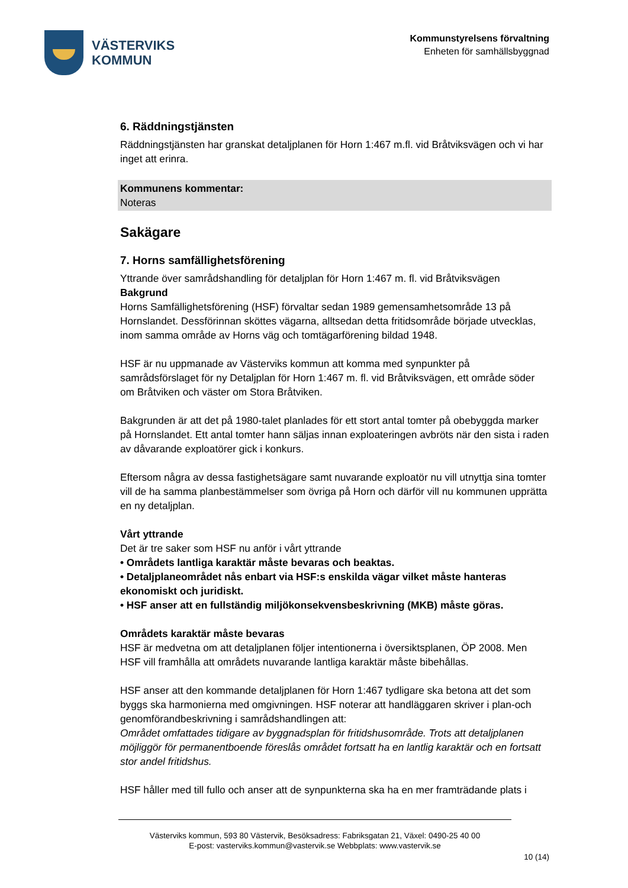VÄSTERVIKS
KOMMUN
Kommunstyrelsens förvaltning
Enheten för samhällsbyggnad
6. Räddningstjänsten
Räddningstjänsten har granskat detaljplanen för Horn 1:467 m.fl. vid Bråtviksvägen och vi har inget att erinra.
Kommunens kommentar:
Noteras
Sakägare
7. Horns samfällighetsförening
Yttrande över samrådshandling för detaljplan för Horn 1:467 m. fl. vid Bråtviksvägen
Bakgrund
Horns Samfällighetsförening (HSF) förvaltar sedan 1989 gemensamhetsområde 13 på Hornslandet. Dessförinnan sköttes vägarna, alltsedan detta fritidsområde började utvecklas, inom samma område av Horns väg och tomtägarförening bildad 1948.
HSF är nu uppmanade av Västerviks kommun att komma med synpunkter på samrådsförslaget för ny Detaljplan för Horn 1:467 m. fl. vid Bråtviksvägen, ett område söder om Bråtviken och väster om Stora Bråtviken.
Bakgrunden är att det på 1980-talet planlades för ett stort antal tomter på obebyggda marker på Hornslandet. Ett antal tomter hann säljas innan exploateringen avbröts när den sista i raden av dåvarande exploatörer gick i konkurs.
Eftersom några av dessa fastighetsägare samt nuvarande exploatör nu vill utnyttja sina tomter vill de ha samma planbestämmelser som övriga på Horn och därför vill nu kommunen upprätta en ny detaljplan.
Vårt yttrande
Det är tre saker som HSF nu anför i vårt yttrande
• Områdets lantliga karaktär måste bevaras och beaktas.
• Detaljplaneområdet nås enbart via HSF:s enskilda vägar vilket måste hanteras ekonomiskt och juridiskt.
• HSF anser att en fullständig miljökonsekvensbeskrivning (MKB) måste göras.
Områdets karaktär måste bevaras
HSF är medvetna om att detaljplanen följer intentionerna i översiktsplanen, ÖP 2008. Men HSF vill framhålla att områdets nuvarande lantliga karaktär måste bibehållas.
HSF anser att den kommande detaljplanen för Horn 1:467 tydligare ska betona att det som byggs ska harmonierna med omgivningen. HSF noterar att handläggaren skriver i plan-och genomförandbeskrivning i samrådshandlingen att:
Området omfattades tidigare av byggnadsplan för fritidshusområde. Trots att detaljplanen möjliggör för permanentboende föreslås området fortsatt ha en lantlig karaktär och en fortsatt stor andel fritidshus.
HSF håller med till fullo och anser att de synpunkterna ska ha en mer framträdande plats i
Västerviks kommun, 593 80 Västervik, Besöksadress: Fabriksgatan 21, Växel: 0490-25 40 00
E-post: vasterviks.kommun@vastervik.se Webbplats: www.vastervik.se
10 (14)